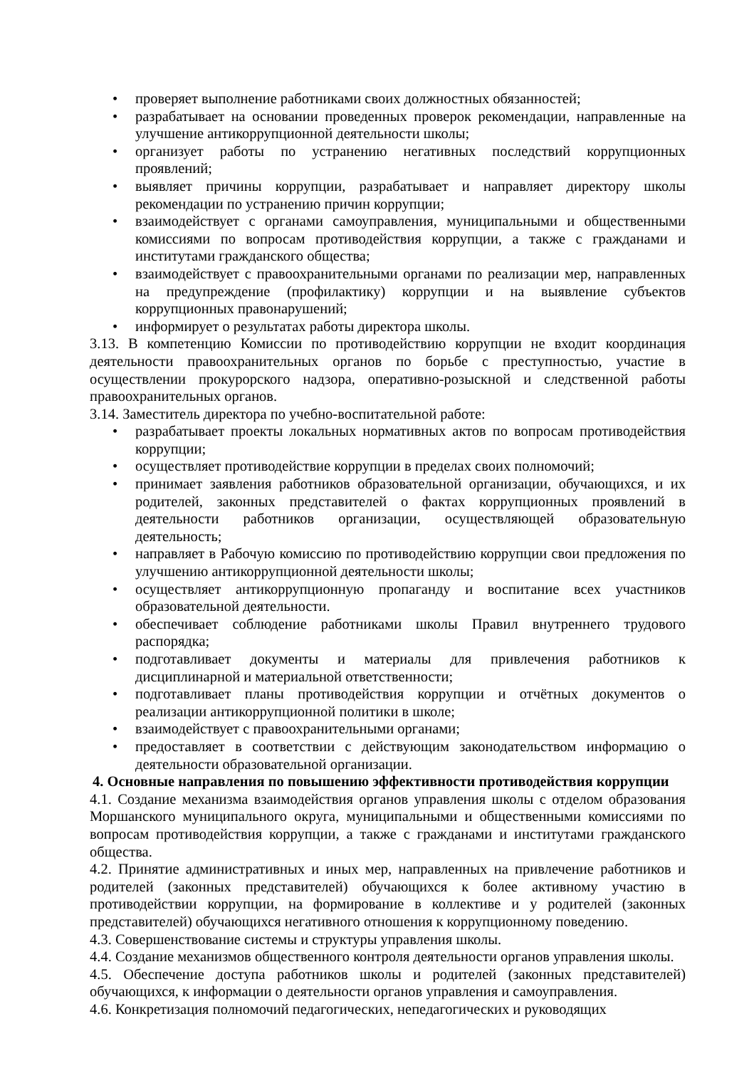• проверяет выполнение работниками своих должностных обязанностей;
• разрабатывает на основании проведенных проверок рекомендации, направленные на улучшение антикоррупционной деятельности школы;
• организует работы по устранению негативных последствий коррупционных проявлений;
• выявляет причины коррупции, разрабатывает и направляет директору школы рекомендации по устранению причин коррупции;
• взаимодействует с органами самоуправления, муниципальными и общественными комиссиями по вопросам противодействия коррупции, а также с гражданами и институтами гражданского общества;
• взаимодействует с правоохранительными органами по реализации мер, направленных на предупреждение (профилактику) коррупции и на выявление субъектов коррупционных правонарушений;
• информирует о результатах работы директора школы.
3.13. В компетенцию Комиссии по противодействию коррупции не входит координация деятельности правоохранительных органов по борьбе с преступностью, участие в осуществлении прокурорского надзора, оперативно-розыскной и следственной работы правоохранительных органов.
3.14. Заместитель директора по учебно-воспитательной работе:
• разрабатывает проекты локальных нормативных актов по вопросам противодействия коррупции;
• осуществляет противодействие коррупции в пределах своих полномочий;
• принимает заявления работников образовательной организации, обучающихся, и их родителей, законных представителей о фактах коррупционных проявлений в деятельности работников организации, осуществляющей образовательную деятельность;
• направляет в Рабочую комиссию по противодействию коррупции свои предложения по улучшению антикоррупционной деятельности школы;
• осуществляет антикоррупционную пропаганду и воспитание всех участников образовательной деятельности.
• обеспечивает соблюдение работниками школы Правил внутреннего трудового распорядка;
• подготавливает документы и материалы для привлечения работников к дисциплинарной и материальной ответственности;
• подготавливает планы противодействия коррупции и отчётных документов о реализации антикоррупционной политики в школе;
• взаимодействует с правоохранительными органами;
• предоставляет в соответствии с действующим законодательством информацию о деятельности образовательной организации.
4. Основные направления по повышению эффективности противодействия коррупции
4.1. Создание механизма взаимодействия органов управления школы с отделом образования Моршанского муниципального округа, муниципальными и общественными комиссиями по вопросам противодействия коррупции, а также с гражданами и институтами гражданского общества.
4.2. Принятие административных и иных мер, направленных на привлечение работников и родителей (законных представителей) обучающихся к более активному участию в противодействии коррупции, на формирование в коллективе и у родителей (законных представителей) обучающихся негативного отношения к коррупционному поведению.
4.3. Совершенствование системы и структуры управления школы.
4.4. Создание механизмов общественного контроля деятельности органов управления школы.
4.5. Обеспечение доступа работников школы и родителей (законных представителей) обучающихся, к информации о деятельности органов управления и самоуправления.
4.6. Конкретизация полномочий педагогических, непедагогических и руководящих